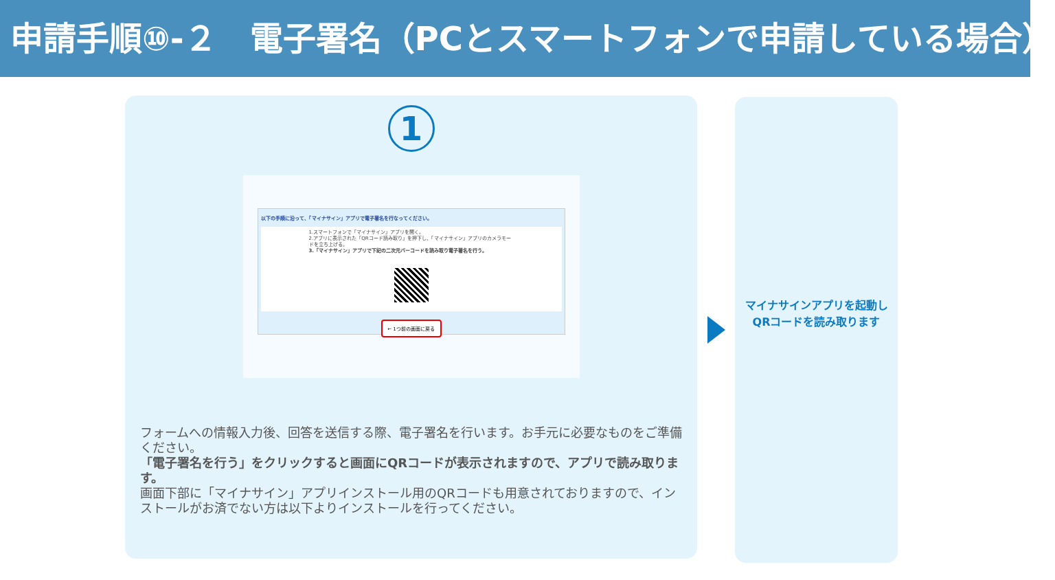申請手順⑩-２　電子署名（PCとスマートフォンで申請している場合）
1
以下の手順に沿って、「マイナサイン」アプリで電子署名を行なってください。
1.スマートフォンで「マイナサイン」アプリを開く。
2.アプリに表示された「QRコード読み取り」を押下し、「マイナサイン」アプリのカメラモードを立ち上げる。
3.「マイナサイン」アプリで下記の二次元バーコードを読み取り電子署名を行う。
← 1つ前の画面に戻る
フォームへの情報入力後、回答を送信する際、電子署名を行います。お手元に必要なものをご準備ください。
「電子署名を行う」をクリックすると画面にQRコードが表示されますので、アプリで読み取ります。
画面下部に「マイナサイン」アプリインストール用のQRコードも用意されておりますので、インストールがお済でない方は以下よりインストールを行ってください。
マイナサインアプリを起動し
QRコードを読み取ります